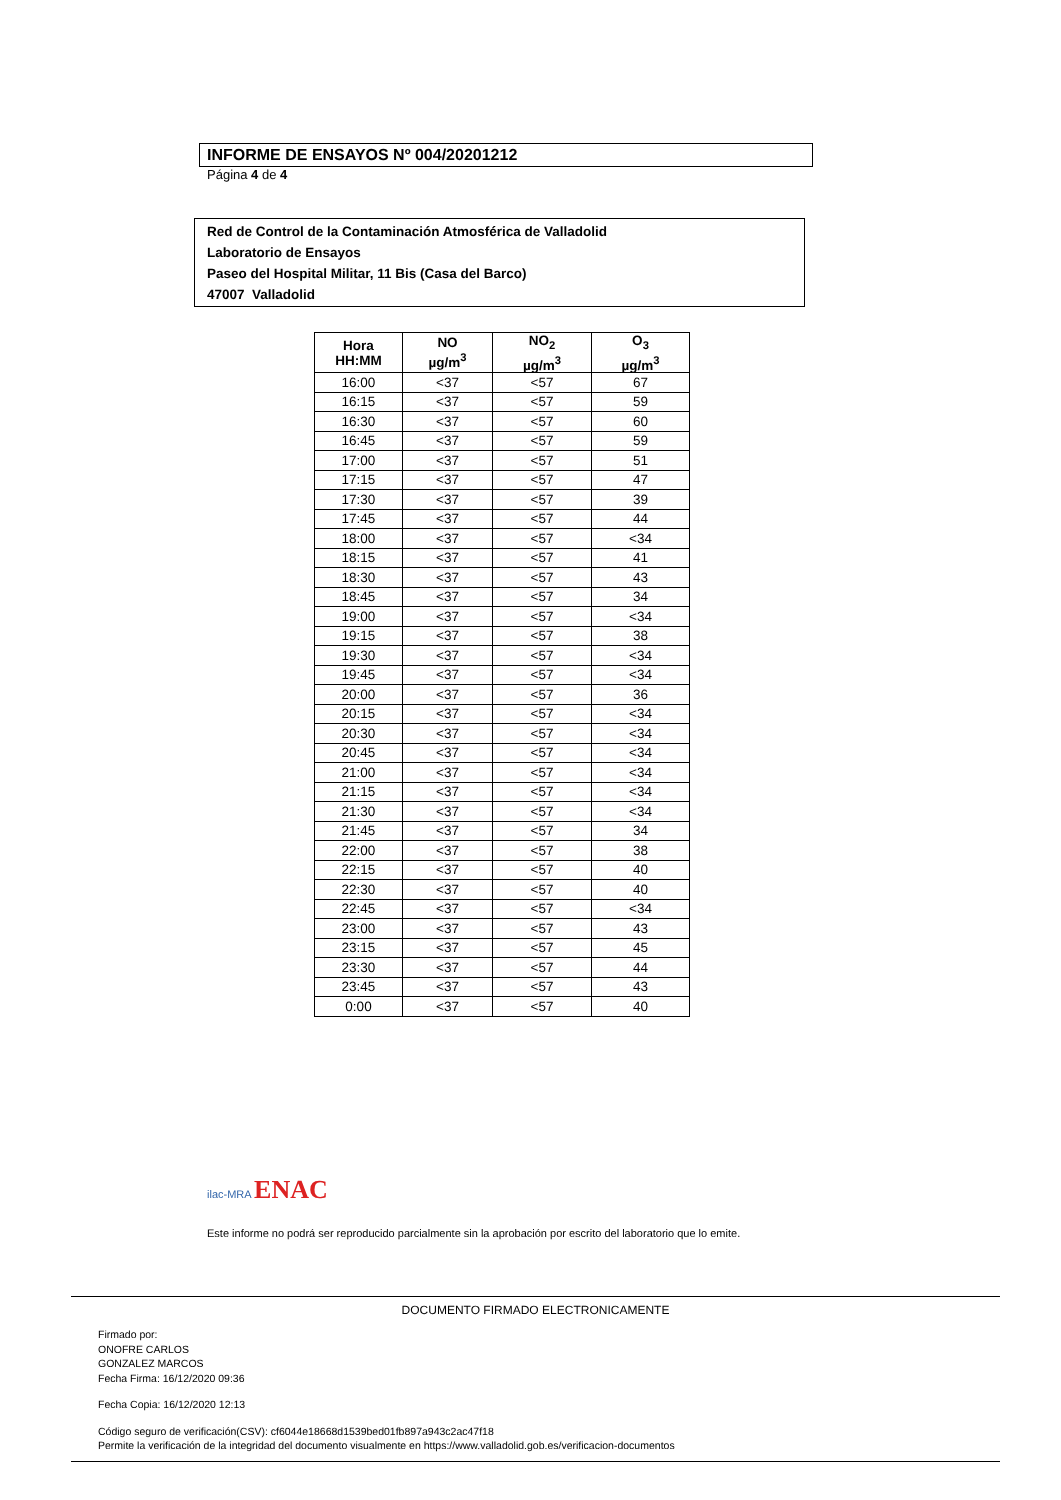INFORME DE ENSAYOS Nº 004/20201212
Página 4 de 4
Red de Control de la Contaminación Atmosférica de Valladolid
Laboratorio de Ensayos
Paseo del Hospital Militar, 11 Bis (Casa del Barco)
47007 Valladolid
| Hora HH:MM | NO µg/m<sup>3</sup> | NO<sub>2</sub> µg/m<sup>3</sup> | O<sub>3</sub> µg/m<sup>3</sup> |
| --- | --- | --- | --- |
| 16:00 | <37 | <57 | 67 |
| 16:15 | <37 | <57 | 59 |
| 16:30 | <37 | <57 | 60 |
| 16:45 | <37 | <57 | 59 |
| 17:00 | <37 | <57 | 51 |
| 17:15 | <37 | <57 | 47 |
| 17:30 | <37 | <57 | 39 |
| 17:45 | <37 | <57 | 44 |
| 18:00 | <37 | <57 | <34 |
| 18:15 | <37 | <57 | 41 |
| 18:30 | <37 | <57 | 43 |
| 18:45 | <37 | <57 | 34 |
| 19:00 | <37 | <57 | <34 |
| 19:15 | <37 | <57 | 38 |
| 19:30 | <37 | <57 | <34 |
| 19:45 | <37 | <57 | <34 |
| 20:00 | <37 | <57 | 36 |
| 20:15 | <37 | <57 | <34 |
| 20:30 | <37 | <57 | <34 |
| 20:45 | <37 | <57 | <34 |
| 21:00 | <37 | <57 | <34 |
| 21:15 | <37 | <57 | <34 |
| 21:30 | <37 | <57 | <34 |
| 21:45 | <37 | <57 | 34 |
| 22:00 | <37 | <57 | 38 |
| 22:15 | <37 | <57 | 40 |
| 22:30 | <37 | <57 | 40 |
| 22:45 | <37 | <57 | <34 |
| 23:00 | <37 | <57 | 43 |
| 23:15 | <37 | <57 | 45 |
| 23:30 | <37 | <57 | 44 |
| 23:45 | <37 | <57 | 43 |
| 0:00 | <37 | <57 | 40 |
ilac-MRA ENAC
Este informe no podrá ser reproducido parcialmente sin la aprobación por escrito del laboratorio que lo emite.
DOCUMENTO FIRMADO ELECTRONICAMENTE
Firmado por:
ONOFRE CARLOS
GONZALEZ MARCOS
Fecha Firma: 16/12/2020 09:36
Fecha Copia: 16/12/2020 12:13
Código seguro de verificación(CSV): cf6044e18668d1539bed01fb897a943c2ac47f18
Permite la verificación de la integridad del documento visualmente en https://www.valladolid.gob.es/verificacion-documentos